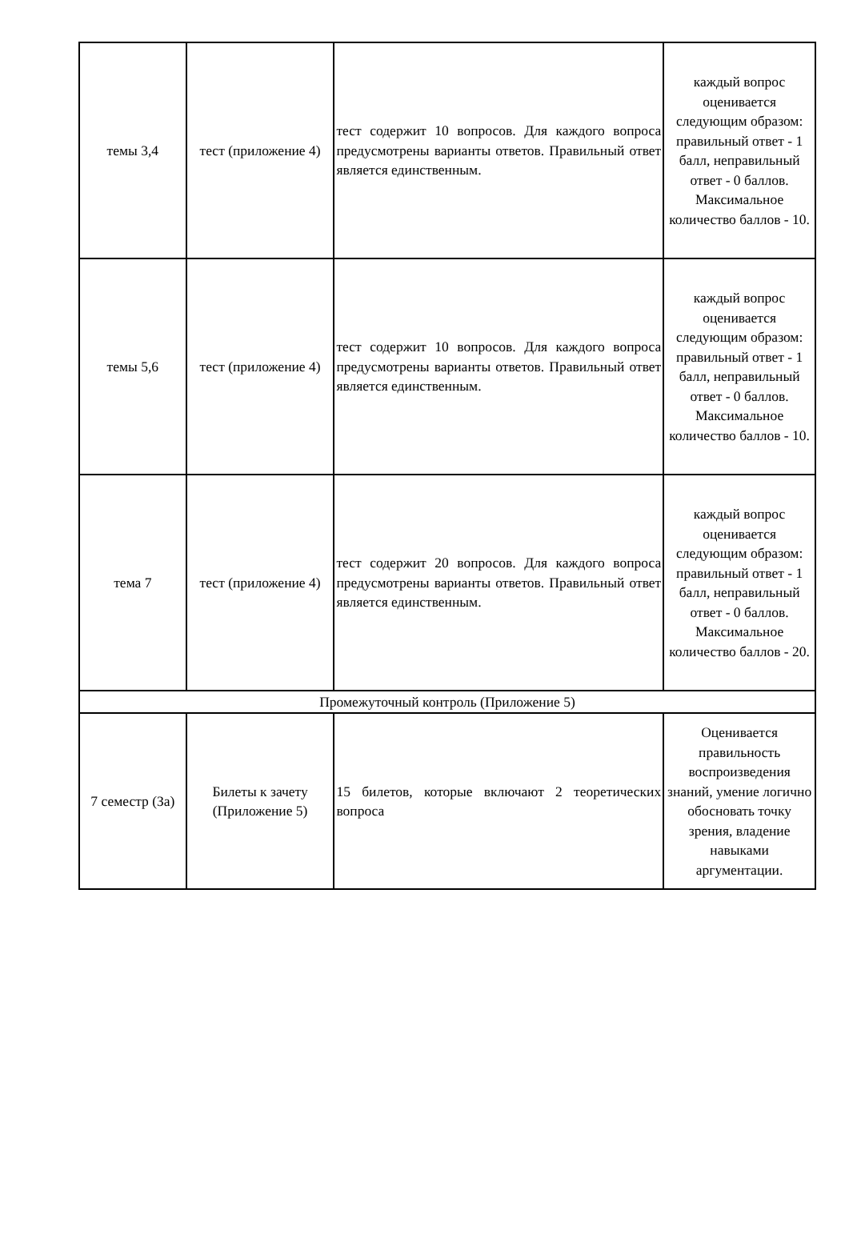| темы 3,4 | тест (приложение 4) | тест содержит 10 вопросов. Для каждого вопроса предусмотрены варианты ответов. Правильный ответ является единственным. | каждый вопрос оценивается следующим образом: правильный ответ - 1 балл, неправильный ответ - 0 баллов. Максимальное количество баллов - 10. |
| темы 5,6 | тест (приложение 4) | тест содержит 10 вопросов. Для каждого вопроса предусмотрены варианты ответов. Правильный ответ является единственным. | каждый вопрос оценивается следующим образом: правильный ответ - 1 балл, неправильный ответ - 0 баллов. Максимальное количество баллов - 10. |
| тема 7 | тест (приложение 4) | тест содержит 20 вопросов. Для каждого вопроса предусмотрены варианты ответов. Правильный ответ является единственным. | каждый вопрос оценивается следующим образом: правильный ответ - 1 балл, неправильный ответ - 0 баллов. Максимальное количество баллов - 20. |
| Промежуточный контроль (Приложение 5) | | | |
| 7 семестр (За) | Билеты к зачету (Приложение 5) | 15 билетов, которые включают 2 теоретических вопроса | Оценивается правильность воспроизведения знаний, умение логично обосновать точку зрения, владение навыками аргументации. |